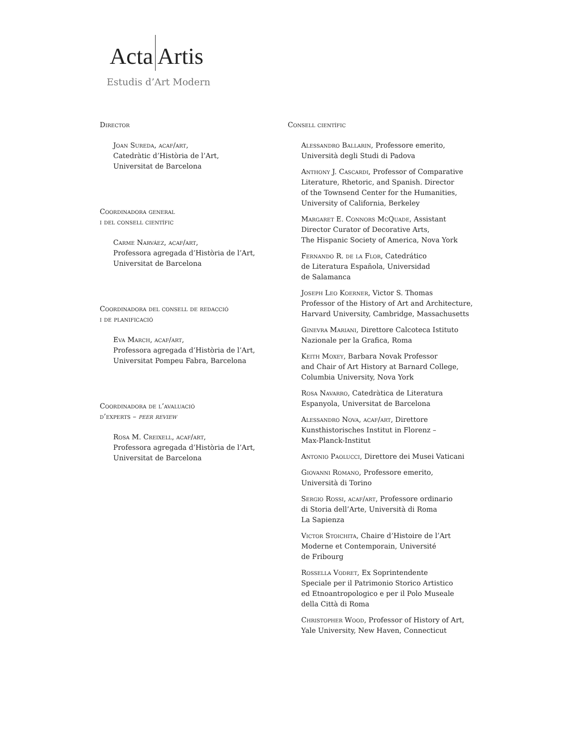Acta Artis
Estudis d’Art Modern
Director
Joan Sureda, acaf/art,
Catedràtic d’Història de l’Art,
Universitat de Barcelona
Coordinadora general
i del consell científic
Carme Narváez, acaf/art,
Professora agregada d’Història de l’Art,
Universitat de Barcelona
Coordinadora del consell de redacció
i de planificació
Eva March, acaf/art,
Professora agregada d’Història de l’Art,
Universitat Pompeu Fabra, Barcelona
Coordinadora de l’avaluació
d’experts – peer review
Rosa M. Creixell, acaf/art,
Professora agregada d’Història de l’Art,
Universitat de Barcelona
Consell científic
Alessandro Ballarin, Professore emerito,
Università degli Studi di Padova
Anthony J. Cascardi, Professor of Comparative
Literature, Rhetoric, and Spanish. Director
of the Townsend Center for the Humanities,
University of California, Berkeley
Margaret E. Connors McQuade, Assistant
Director Curator of Decorative Arts,
The Hispanic Society of America, Nova York
Fernando R. de la Flor, Catedrático
de Literatura Española, Universidad
de Salamanca
Joseph Leo Koerner, Victor S. Thomas
Professor of the History of Art and Architecture,
Harvard University, Cambridge, Massachusetts
Ginevra Mariani, Direttore Calcoteca Istituto
Nazionale per la Grafica, Roma
Keith Moxey, Barbara Novak Professor
and Chair of Art History at Barnard College,
Columbia University, Nova York
Rosa Navarro, Catedràtica de Literatura
Espanyola, Universitat de Barcelona
Alessandro Nova, acaf/art, Direttore
Kunsthistorisches Institut in Florenz –
Max-Planck-Institut
Antonio Paolucci, Direttore dei Musei Vaticani
Giovanni Romano, Professore emerito,
Università di Torino
Sergio Rossi, acaf/art, Professore ordinario
di Storia dell’Arte, Università di Roma
La Sapienza
Victor Stoichita, Chaire d’Histoire de l’Art
Moderne et Contemporain, Université
de Fribourg
Rossella Vodret, Ex Soprintendente
Speciale per il Patrimonio Storico Artistico
ed Etnoantropologico e per il Polo Museale
della Città di Roma
Christopher Wood, Professor of History of Art,
Yale University, New Haven, Connecticut